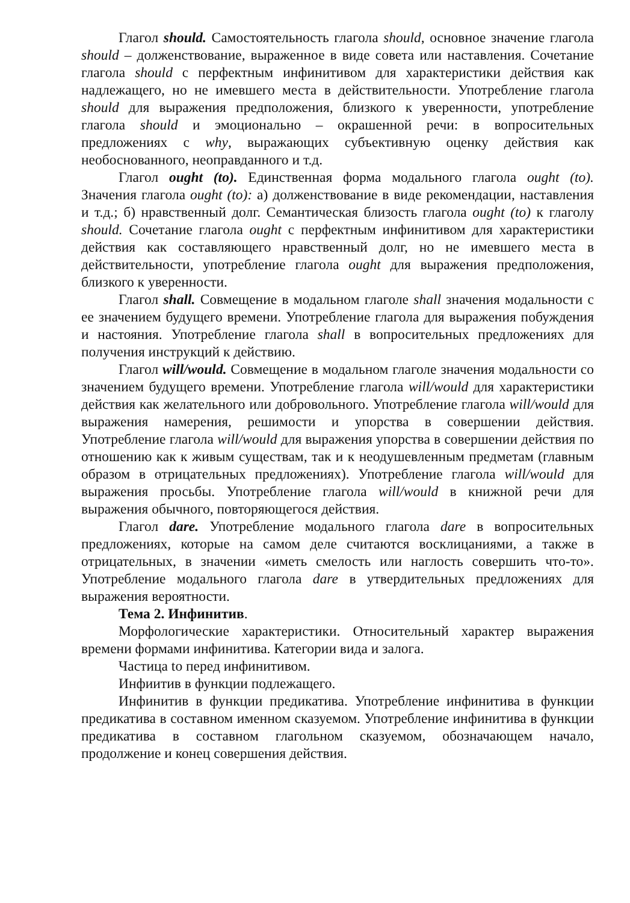Глагол should. Самостоятельность глагола should, основное значение глагола should – долженствование, выраженное в виде совета или наставления. Сочетание глагола should с перфектным инфинитивом для характеристики действия как надлежащего, но не имевшего места в действительности. Употребление глагола should для выражения предположения, близкого к уверенности, употребление глагола should и эмоционально – окрашенной речи: в вопросительных предложениях с why, выражающих субъективную оценку действия как необоснованного, неоправданного и т.д.
Глагол ought (to). Единственная форма модального глагола ought (to). Значения глагола ought (to): а) долженствование в виде рекомендации, наставления и т.д.; б) нравственный долг. Семантическая близость глагола ought (to) к глаголу should. Сочетание глагола ought с перфектным инфинитивом для характеристики действия как составляющего нравственный долг, но не имевшего места в действительности, употребление глагола ought для выражения предположения, близкого к уверенности.
Глагол shall. Совмещение в модальном глаголе shall значения модальности с ее значением будущего времени. Употребление глагола для выражения побуждения и настояния. Употребление глагола shall в вопросительных предложениях для получения инструкций к действию.
Глагол will/would. Совмещение в модальном глаголе значения модальности со значением будущего времени. Употребление глагола will/would для характеристики действия как желательного или добровольного. Употребление глагола will/would для выражения намерения, решимости и упорства в совершении действия. Употребление глагола will/would для выражения упорства в совершении действия по отношению как к живым существам, так и к неодушевленным предметам (главным образом в отрицательных предложениях). Употребление глагола will/would для выражения просьбы. Употребление глагола will/would в книжной речи для выражения обычного, повторяющегося действия.
Глагол dare. Употребление модального глагола dare в вопросительных предложениях, которые на самом деле считаются восклицаниями, а также в отрицательных, в значении «иметь смелость или наглость совершить что-то». Употребление модального глагола dare в утвердительных предложениях для выражения вероятности.
Тема 2. Инфинитив.
Морфологические характеристики. Относительный характер выражения времени формами инфинитива. Категории вида и залога.
Частица to перед инфинитивом.
Инфиитив в функции подлежащего.
Инфинитив в функции предикатива. Употребление инфинитива в функции предикатива в составном именном сказуемом. Употребление инфинитива в функции предикатива в составном глагольном сказуемом, обозначающем начало, продолжение и конец совершения действия.